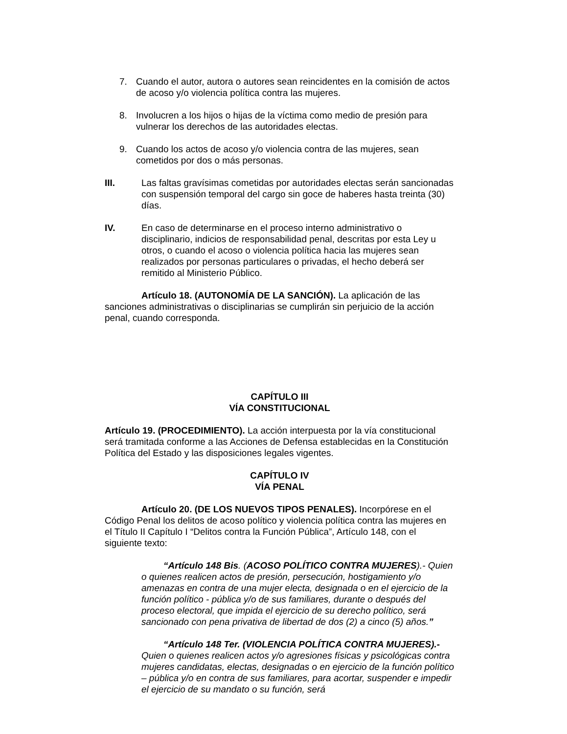7. Cuando el autor, autora o autores sean reincidentes en la comisión de actos de acoso y/o violencia política contra las mujeres.
8. Involucren a los hijos o hijas de la víctima como medio de presión para vulnerar los derechos de las autoridades electas.
9. Cuando los actos de acoso y/o violencia contra de las mujeres, sean cometidos por dos o más personas.
III. Las faltas gravísimas cometidas por autoridades electas serán sancionadas con suspensión temporal del cargo sin goce de haberes hasta treinta (30) días.
IV. En caso de determinarse en el proceso interno administrativo o disciplinario, indicios de responsabilidad penal, descritas por esta Ley u otros, o cuando el acoso o violencia política hacia las mujeres sean realizados por personas particulares o privadas, el hecho deberá ser remitido al Ministerio Público.
Artículo 18. (AUTONOMÍA DE LA SANCIÓN). La aplicación de las sanciones administrativas o disciplinarias se cumplirán sin perjuicio de la acción penal, cuando corresponda.
CAPÍTULO III
VÍA CONSTITUCIONAL
Artículo 19. (PROCEDIMIENTO). La acción interpuesta por la vía constitucional será tramitada conforme a las Acciones de Defensa establecidas en la Constitución Política del Estado y las disposiciones legales vigentes.
CAPÍTULO IV
VÍA PENAL
Artículo 20. (DE LOS NUEVOS TIPOS PENALES). Incorpórese en el Código Penal los delitos de acoso político y violencia política contra las mujeres en el Título II Capítulo I “Delitos contra la Función Pública”, Artículo 148, con el siguiente texto:
“Artículo 148 Bis. (ACOSO POLÍTICO CONTRA MUJERES).- Quien o quienes realicen actos de presión, persecución, hostigamiento y/o amenazas en contra de una mujer electa, designada o en el ejercicio de la función político - pública y/o de sus familiares, durante o después del proceso electoral, que impida el ejercicio de su derecho político, será sancionado con pena privativa de libertad de dos (2) a cinco (5) años.”
“Artículo 148 Ter. (VIOLENCIA POLÍTICA CONTRA MUJERES).- Quien o quienes realicen actos y/o agresiones físicas y psicológicas contra mujeres candidatas, electas, designadas o en ejercicio de la función político – pública y/o en contra de sus familiares, para acortar, suspender e impedir el ejercicio de su mandato o su función, será